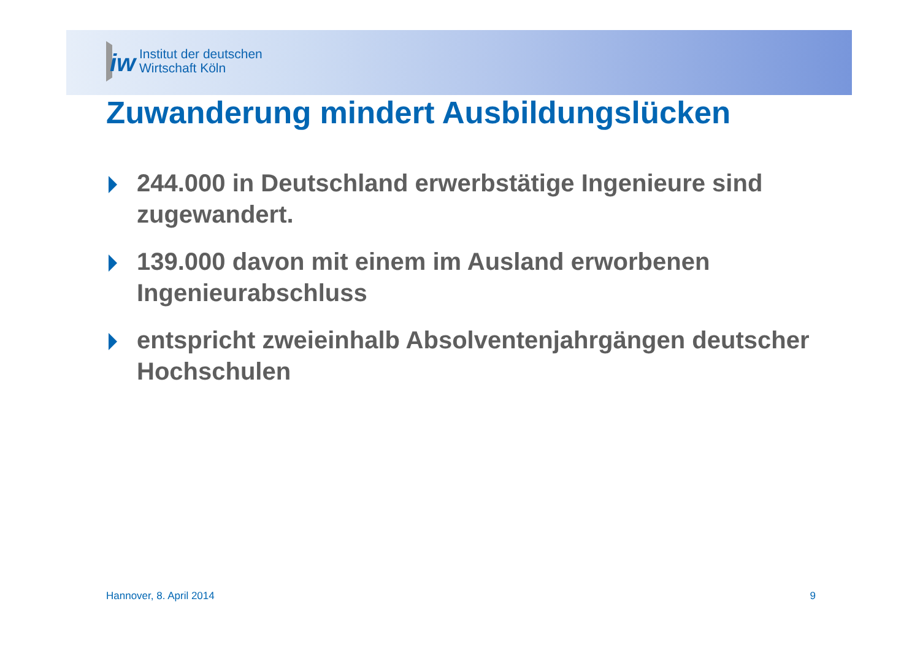iw
Institut der deutschen
Wirtschaft Köln
Zuwanderung mindert Ausbildungslücken
244.000 in Deutschland erwerbstätige Ingenieure sind zugewandert.
139.000 davon mit einem im Ausland erworbenen Ingenieurabschluss
entspricht zweieinhalb Absolventenjahrgängen deutscher Hochschulen
Hannover, 8. April 2014 9